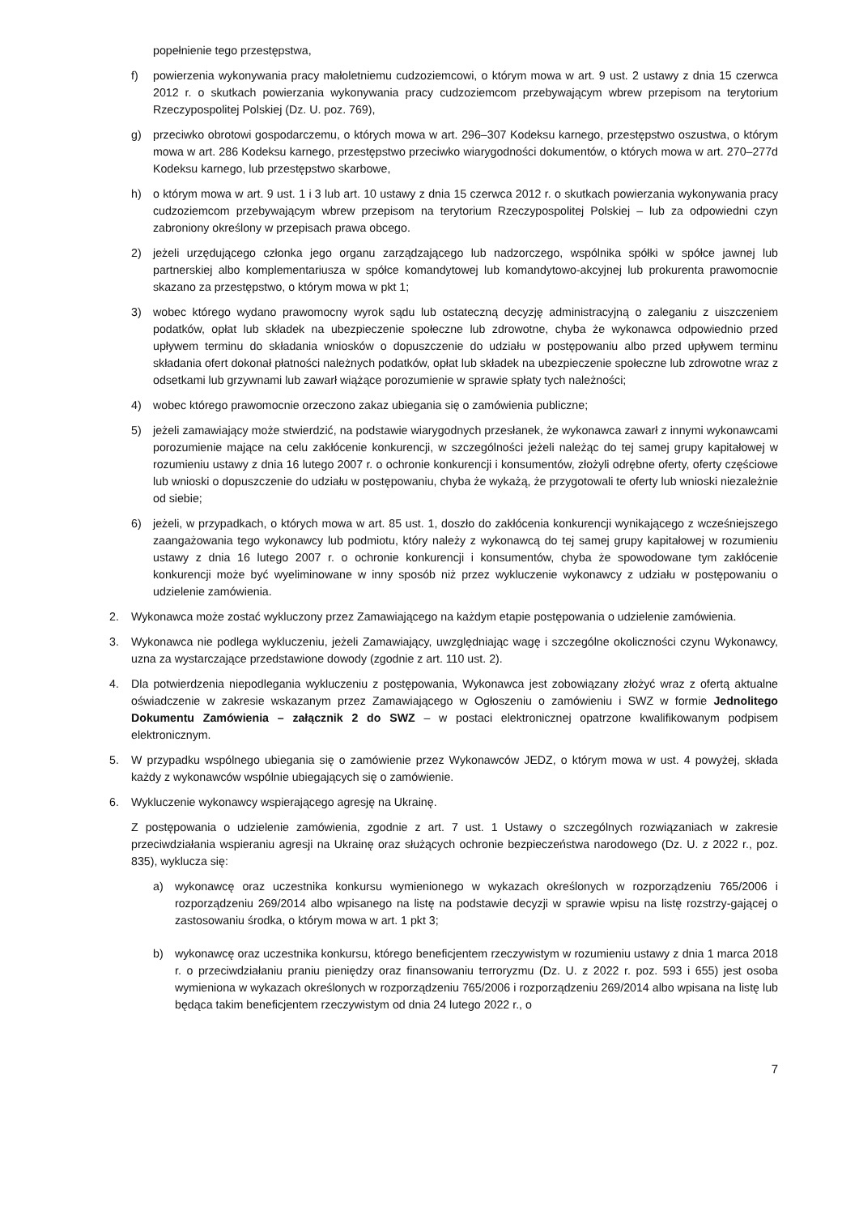popełnienie tego przestępstwa,
f) powierzenia wykonywania pracy małoletniemu cudzoziemcowi, o którym mowa w art. 9 ust. 2 ustawy z dnia 15 czerwca 2012 r. o skutkach powierzania wykonywania pracy cudzoziemcom przebywającym wbrew przepisom na terytorium Rzeczypospolitej Polskiej (Dz. U. poz. 769),
g) przeciwko obrotowi gospodarczemu, o których mowa w art. 296–307 Kodeksu karnego, przestępstwo oszustwa, o którym mowa w art. 286 Kodeksu karnego, przestępstwo przeciwko wiarygodności dokumentów, o których mowa w art. 270–277d Kodeksu karnego, lub przestępstwo skarbowe,
h) o którym mowa w art. 9 ust. 1 i 3 lub art. 10 ustawy z dnia 15 czerwca 2012 r. o skutkach powierzania wykonywania pracy cudzoziemcom przebywającym wbrew przepisom na terytorium Rzeczypospolitej Polskiej – lub za odpowiedni czyn zabroniony określony w przepisach prawa obcego.
2) jeżeli urzędującego członka jego organu zarządzającego lub nadzorczego, wspólnika spółki w spółce jawnej lub partnerskiej albo komplementariusza w spółce komandytowej lub komandytowo-akcyjnej lub prokurenta prawomocnie skazano za przestępstwo, o którym mowa w pkt 1;
3) wobec którego wydano prawomocny wyrok sądu lub ostateczną decyzję administracyjną o zaleganiu z uiszczeniem podatków, opłat lub składek na ubezpieczenie społeczne lub zdrowotne, chyba że wykonawca odpowiednio przed upływem terminu do składania wniosków o dopuszczenie do udziału w postępowaniu albo przed upływem terminu składania ofert dokonał płatności należnych podatków, opłat lub składek na ubezpieczenie społeczne lub zdrowotne wraz z odsetkami lub grzywnami lub zawarł wiążące porozumienie w sprawie spłaty tych należności;
4) wobec którego prawomocnie orzeczono zakaz ubiegania się o zamówienia publiczne;
5) jeżeli zamawiający może stwierdzić, na podstawie wiarygodnych przesłanek, że wykonawca zawarł z innymi wykonawcami porozumienie mające na celu zakłócenie konkurencji, w szczególności jeżeli należąc do tej samej grupy kapitałowej w rozumieniu ustawy z dnia 16 lutego 2007 r. o ochronie konkurencji i konsumentów, złożyli odrębne oferty, oferty częściowe lub wnioski o dopuszczenie do udziału w postępowaniu, chyba że wykażą, że przygotowali te oferty lub wnioski niezależnie od siebie;
6) jeżeli, w przypadkach, o których mowa w art. 85 ust. 1, doszło do zakłócenia konkurencji wynikającego z wcześniejszego zaangażowania tego wykonawcy lub podmiotu, który należy z wykonawcą do tej samej grupy kapitałowej w rozumieniu ustawy z dnia 16 lutego 2007 r. o ochronie konkurencji i konsumentów, chyba że spowodowane tym zakłócenie konkurencji może być wyeliminowane w inny sposób niż przez wykluczenie wykonawcy z udziału w postępowaniu o udzielenie zamówienia.
2. Wykonawca może zostać wykluczony przez Zamawiającego na każdym etapie postępowania o udzielenie zamówienia.
3. Wykonawca nie podlega wykluczeniu, jeżeli Zamawiający, uwzględniając wagę i szczególne okoliczności czynu Wykonawcy, uzna za wystarczające przedstawione dowody (zgodnie z art. 110 ust. 2).
4. Dla potwierdzenia niepodlegania wykluczeniu z postępowania, Wykonawca jest zobowiązany złożyć wraz z ofertą aktualne oświadczenie w zakresie wskazanym przez Zamawiającego w Ogłoszeniu o zamówieniu i SWZ w formie Jednolitego Dokumentu Zamówienia – załącznik 2 do SWZ – w postaci elektronicznej opatrzone kwalifikowanym podpisem elektronicznym.
5. W przypadku wspólnego ubiegania się o zamówienie przez Wykonawców JEDZ, o którym mowa w ust. 4 powyżej, składa każdy z wykonawców wspólnie ubiegających się o zamówienie.
6. Wykluczenie wykonawcy wspierającego agresję na Ukrainę.
Z postępowania o udzielenie zamówienia, zgodnie z art. 7 ust. 1 Ustawy o szczególnych rozwiązaniach w zakresie przeciwdziałania wspieraniu agresji na Ukrainę oraz służących ochronie bezpieczeństwa narodowego (Dz. U. z 2022 r., poz. 835), wyklucza się:
a) wykonawcę oraz uczestnika konkursu wymienionego w wykazach określonych w rozporządzeniu 765/2006 i rozporządzeniu 269/2014 albo wpisanego na listę na podstawie decyzji w sprawie wpisu na listę rozstrzy-gającej o zastosowaniu środka, o którym mowa w art. 1 pkt 3;
b) wykonawcę oraz uczestnika konkursu, którego beneficjentem rzeczywistym w rozumieniu ustawy z dnia 1 marca 2018 r. o przeciwdziałaniu praniu pieniędzy oraz finansowaniu terroryzmu (Dz. U. z 2022 r. poz. 593 i 655) jest osoba wymieniona w wykazach określonych w rozporządzeniu 765/2006 i rozporządzeniu 269/2014 albo wpisana na listę lub będąca takim beneficjentem rzeczywistym od dnia 24 lutego 2022 r., o
7